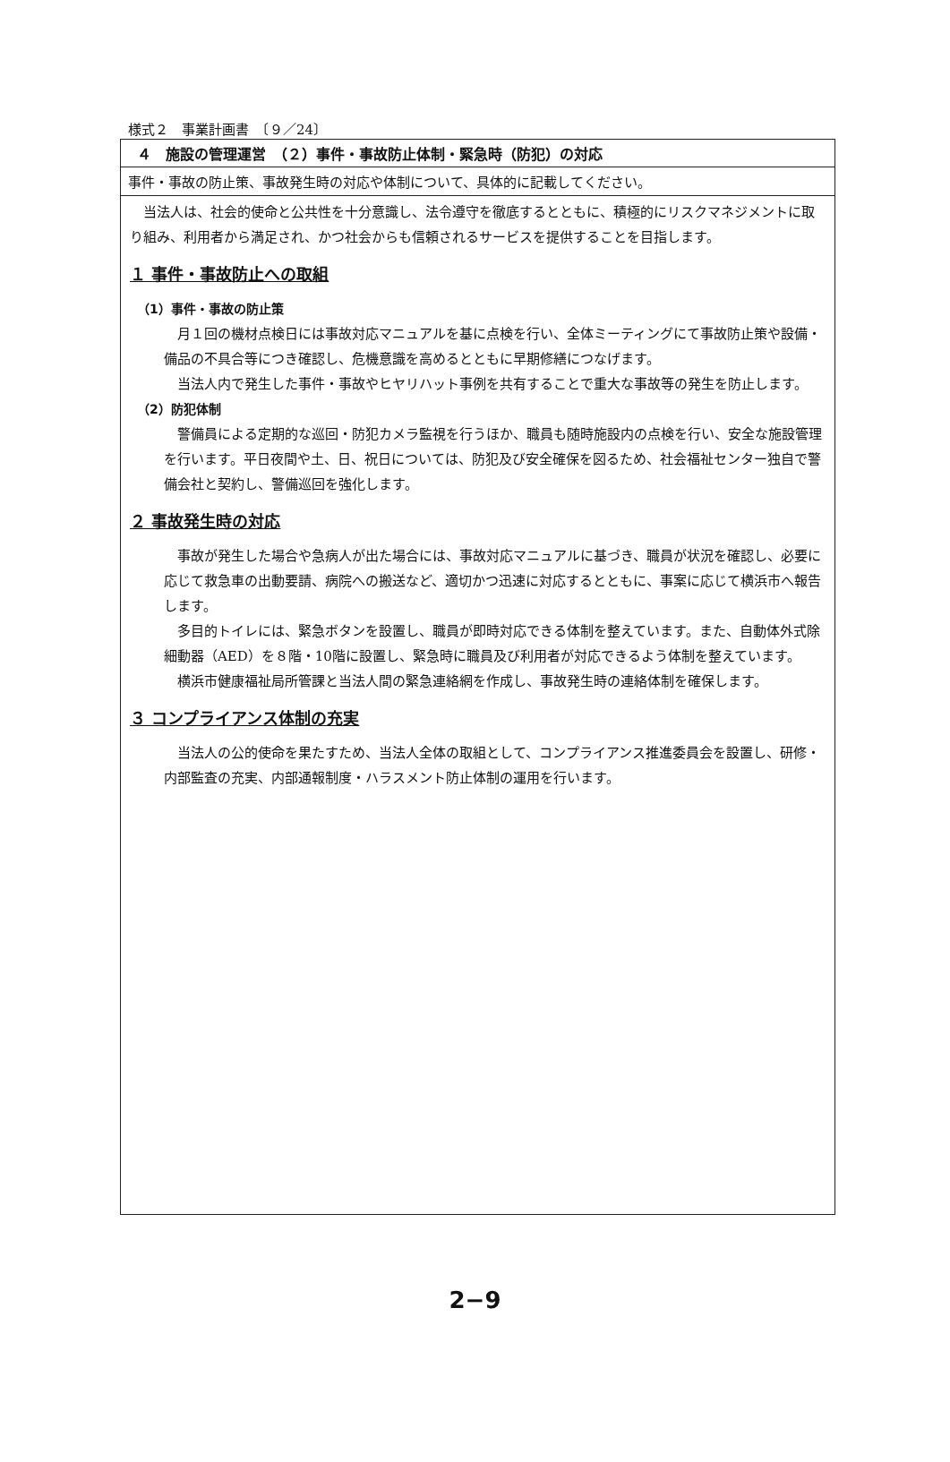様式２　事業計画書　〔９／24〕
４　施設の管理運営　（２）事件・事故防止体制・緊急時（防犯）の対応
事件・事故の防止策、事故発生時の対応や体制について、具体的に記載してください。
当法人は、社会的使命と公共性を十分意識し、法令遵守を徹底するとともに、積極的にリスクマネジメントに取り組み、利用者から満足され、かつ社会からも信頼されるサービスを提供することを目指します。
１ 事件・事故防止への取組
（1）事件・事故の防止策
月１回の機材点検日には事故対応マニュアルを基に点検を行い、全体ミーティングにて事故防止策や設備・備品の不具合等につき確認し、危機意識を高めるとともに早期修繕につなげます。
当法人内で発生した事件・事故やヒヤリハット事例を共有することで重大な事故等の発生を防止します。
（2）防犯体制
警備員による定期的な巡回・防犯カメラ監視を行うほか、職員も随時施設内の点検を行い、安全な施設管理を行います。平日夜間や土、日、祝日については、防犯及び安全確保を図るため、社会福祉センター独自で警備会社と契約し、警備巡回を強化します。
２ 事故発生時の対応
事故が発生した場合や急病人が出た場合には、事故対応マニュアルに基づき、職員が状況を確認し、必要に応じて救急車の出動要請、病院への搬送など、適切かつ迅速に対応するとともに、事案に応じて横浜市へ報告します。
多目的トイレには、緊急ボタンを設置し、職員が即時対応できる体制を整えています。また、自動体外式除細動器（AED）を８階・10階に設置し、緊急時に職員及び利用者が対応できるよう体制を整えています。
横浜市健康福祉局所管課と当法人間の緊急連絡網を作成し、事故発生時の連絡体制を確保します。
３ コンプライアンス体制の充実
当法人の公的使命を果たすため、当法人全体の取組として、コンプライアンス推進委員会を設置し、研修・内部監査の充実、内部通報制度・ハラスメント防止体制の運用を行います。
2−9